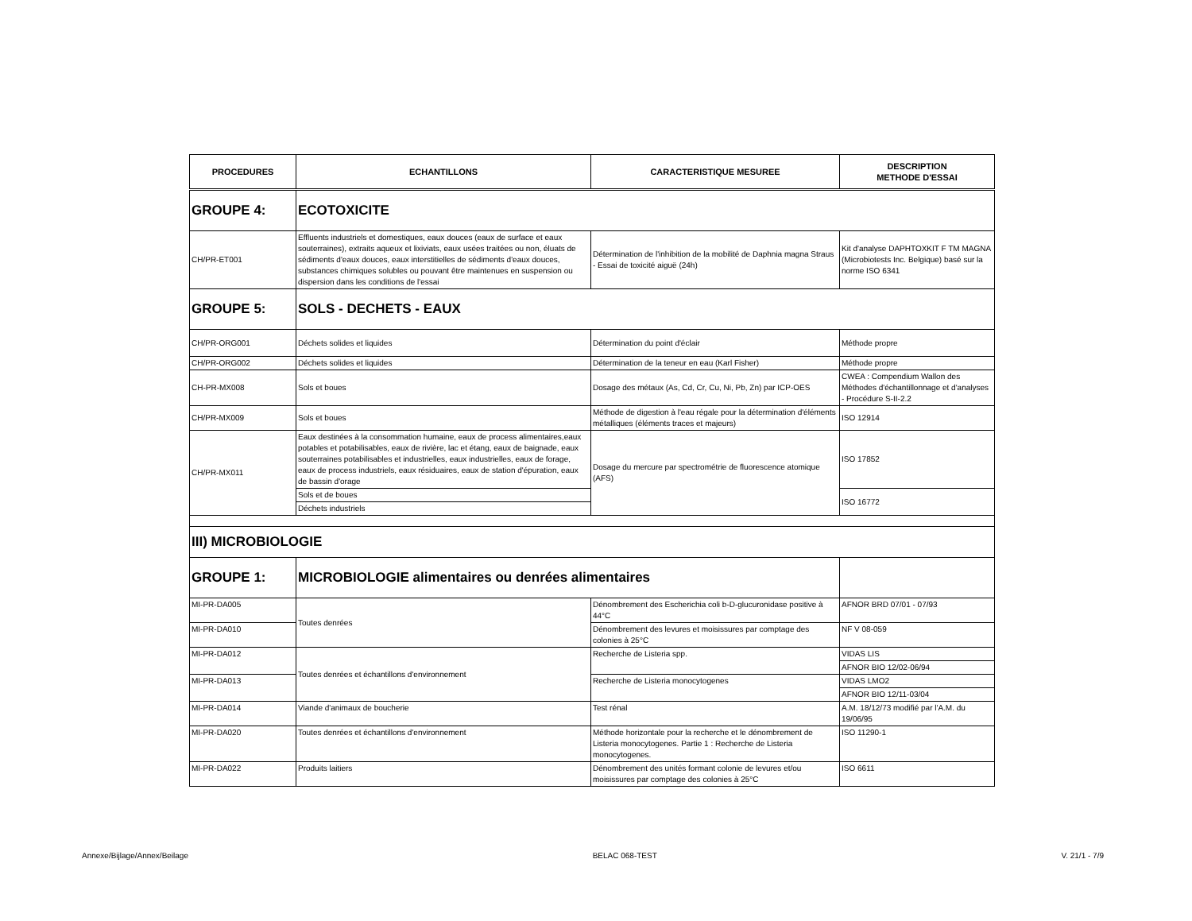| PROCEDURES | ECHANTILLONS | CARACTERISTIQUE MESUREE | DESCRIPTION METHODE D'ESSAI |
| --- | --- | --- | --- |
| GROUPE 4: | ECOTOXICITE | | |
| CH/PR-ET001 | Effluents industriels et domestiques, eaux douces (eaux de surface et eaux souterraines), extraits aqueux et lixiviats, eaux usées traitées ou non, éluats de sédiments d'eaux douces, eaux interstitielles de sédiments d'eaux douces, substances chimiques solubles ou pouvant être maintenues en suspension ou dispersion dans les conditions de l'essai | Détermination de l'inhibition de la mobilité de Daphnia magna Straus - Essai de toxicité aiguë (24h) | Kit d'analyse DAPHTOXKIT F TM MAGNA (Microbiotests Inc. Belgique) basé sur la norme ISO 6341 |
| GROUPE 5: | SOLS - DECHETS - EAUX | | |
| CH/PR-ORG001 | Déchets solides et liquides | Détermination du point d'éclair | Méthode propre |
| CH/PR-ORG002 | Déchets solides et liquides | Détermination de la teneur en eau (Karl Fisher) | Méthode propre |
| CH-PR-MX008 | Sols et boues | Dosage des métaux (As, Cd, Cr, Cu, Ni, Pb, Zn) par ICP-OES | CWEA : Compendium Wallon des Méthodes d'échantillonnage et d'analyses - Procédure S-II-2.2 |
| CH/PR-MX009 | Sols et boues | Méthode de digestion à l'eau régale pour la détermination d'éléments métalliques (éléments traces et majeurs) | ISO 12914 |
| CH/PR-MX011 | Eaux destinées à la consommation humaine, eaux de process alimentaires,eaux potables et potabilisables, eaux de rivière, lac et étang, eaux de baignade, eaux souterraines potabilisables et industrielles, eaux industrielles, eaux de forage, eaux de process industriels, eaux résiduaires, eaux de station d'épuration, eaux de bassin d'orage | Dosage du mercure par spectrométrie de fluorescence atomique (AFS) | ISO 17852 |
| | Sols et de boues | | ISO 16772 |
| | Déchets industriels | | |
| III) MICROBIOLOGIE | | | |
| GROUPE 1: | MICROBIOLOGIE alimentaires ou denrées alimentaires | | |
| MI-PR-DA005 | Toutes denrées | Dénombrement des Escherichia coli b-D-glucuronidase positive à 44°C | AFNOR BRD 07/01 - 07/93 |
| MI-PR-DA010 | | Dénombrement des levures et moisissures par comptage des colonies à 25°C | NF V 08-059 |
| MI-PR-DA012 | Toutes denrées et échantillons d'environnement | Recherche de Listeria spp. | VIDAS LIS |
| | | | AFNOR BIO 12/02-06/94 |
| MI-PR-DA013 | | Recherche de Listeria monocytogenes | VIDAS LMO2 |
| | | | AFNOR BIO 12/11-03/04 |
| MI-PR-DA014 | Viande d'animaux de boucherie | Test rénal | A.M. 18/12/73 modifié par l'A.M. du 19/06/95 |
| MI-PR-DA020 | Toutes denrées et échantillons d'environnement | Méthode horizontale pour la recherche et le dénombrement de Listeria monocytogenes. Partie 1 : Recherche de Listeria monocytogenes. | ISO 11290-1 |
| MI-PR-DA022 | Produits laitiers | Dénombrement des unités formant colonie de levures et/ou moisissures par comptage des colonies à 25°C | ISO 6611 |
Annexe/Bijlage/Annex/Beilage BELAC 068-TEST V. 21/1 - 7/9